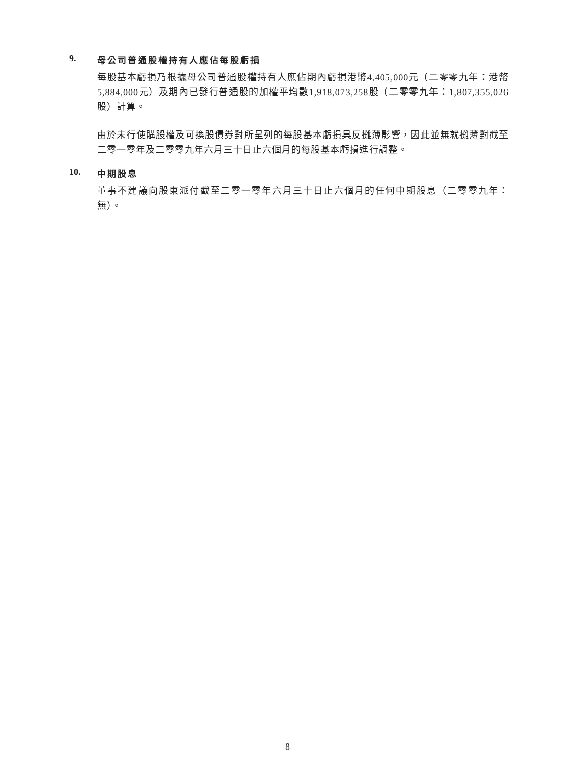9. 母公司普通股權持有人應佔每股虧損
每股基本虧損乃根據母公司普通股權持有人應佔期內虧損港幣4,405,000元（二零零九年：港幣5,884,000元）及期內已發行普通股的加權平均數1,918,073,258股（二零零九年：1,807,355,026股）計算。
由於未行使購股權及可換股債券對所呈列的每股基本虧損具反攤薄影響，因此並無就攤薄對截至二零一零年及二零零九年六月三十日止六個月的每股基本虧損進行調整。
10. 中期股息
董事不建議向股東派付截至二零一零年六月三十日止六個月的任何中期股息（二零零九年：無）。
8